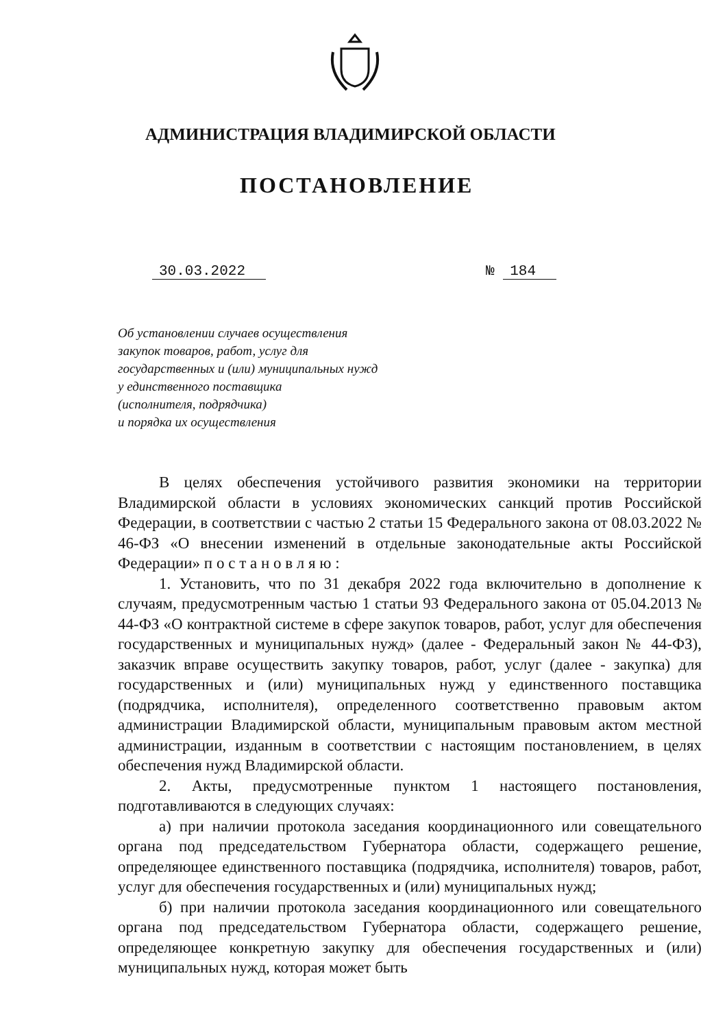АДМИНИСТРАЦИЯ ВЛАДИМИРСКОЙ ОБЛАСТИ
ПОСТАНОВЛЕНИЕ
30.03.2022 № 184
Об установлении случаев осуществления
закупок товаров, работ, услуг для
государственных и (или) муниципальных нужд
у единственного поставщика
(исполнителя, подрядчика)
и порядка их осуществления
В целях обеспечения устойчивого развития экономики на территории Владимирской области в условиях экономических санкций против Российской Федерации, в соответствии с частью 2 статьи 15 Федерального закона от 08.03.2022 № 46-ФЗ «О внесении изменений в отдельные законодательные акты Российской Федерации» п о с т а н о в л я ю :
1. Установить, что по 31 декабря 2022 года включительно в дополнение к случаям, предусмотренным частью 1 статьи 93 Федерального закона от 05.04.2013 № 44-ФЗ «О контрактной системе в сфере закупок товаров, работ, услуг для обеспечения государственных и муниципальных нужд» (далее - Федеральный закон № 44-ФЗ), заказчик вправе осуществить закупку товаров, работ, услуг (далее - закупка) для государственных и (или) муниципальных нужд у единственного поставщика (подрядчика, исполнителя), определенного соответственно правовым актом администрации Владимирской области, муниципальным правовым актом местной администрации, изданным в соответствии с настоящим постановлением, в целях обеспечения нужд Владимирской области.
2. Акты, предусмотренные пунктом 1 настоящего постановления, подготавливаются в следующих случаях:
а) при наличии протокола заседания координационного или совещательного органа под председательством Губернатора области, содержащего решение, определяющее единственного поставщика (подрядчика, исполнителя) товаров, работ, услуг для обеспечения государственных и (или) муниципальных нужд;
б) при наличии протокола заседания координационного или совещательного органа под председательством Губернатора области, содержащего решение, определяющее конкретную закупку для обеспечения государственных и (или) муниципальных нужд, которая может быть